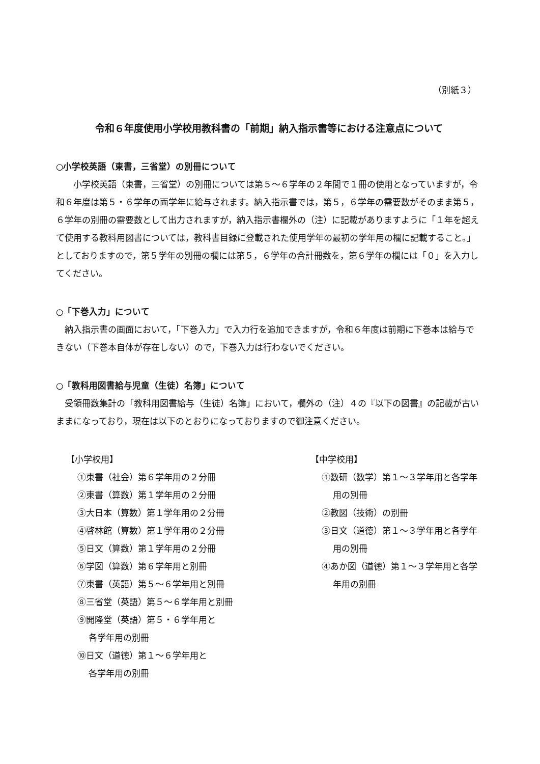（別紙３）
令和６年度使用小学校用教科書の「前期」納入指示書等における注意点について
○小学校英語（東書，三省堂）の別冊について
　　小学校英語（東書，三省堂）の別冊については第５～６学年の２年間で１冊の使用となっていますが，令和６年度は第５・６学年の両学年に給与されます。納入指示書では，第５，６学年の需要数がそのまま第５，６学年の別冊の需要数として出力されますが，納入指示書欄外の（注）に記載がありますように「１年を超えて使用する教科用図書については，教科書目録に登載された使用学年の最初の学年用の欄に記載すること。」としておりますので，第５学年の別冊の欄には第５，６学年の合計冊数を，第６学年の欄には「０」を入力してください。
○「下巻入力」について
　納入指示書の画面において，「下巻入力」で入力行を追加できますが，令和６年度は前期に下巻本は給与できない（下巻本自体が存在しない）ので，下巻入力は行わないでください。
○「教科用図書給与児童（生徒）名簿」について
　受領冊数集計の「教科用図書給与（生徒）名簿」において，欄外の（注）４の『以下の図書』の記載が古いままになっており，現在は以下のとおりになっておりますので御注意ください。
【小学校用】
①東書（社会）第６学年用の２分冊
②東書（算数）第１学年用の２分冊
③大日本（算数）第１学年用の２分冊
④啓林館（算数）第１学年用の２分冊
⑤日文（算数）第１学年用の２分冊
⑥学図（算数）第６学年用と別冊
⑦東書（英語）第５～６学年用と別冊
⑧三省堂（英語）第５～６学年用と別冊
⑨開隆堂（英語）第５・６学年用と
各学年用の別冊
⑩日文（道徳）第１～６学年用と
各学年用の別冊
【中学校用】
①数研（数学）第１～３学年用と各学年
用の別冊
②教図（技術）の別冊
③日文（道徳）第１～３学年用と各学年
用の別冊
④あか図（道徳）第１～３学年用と各学
年用の別冊